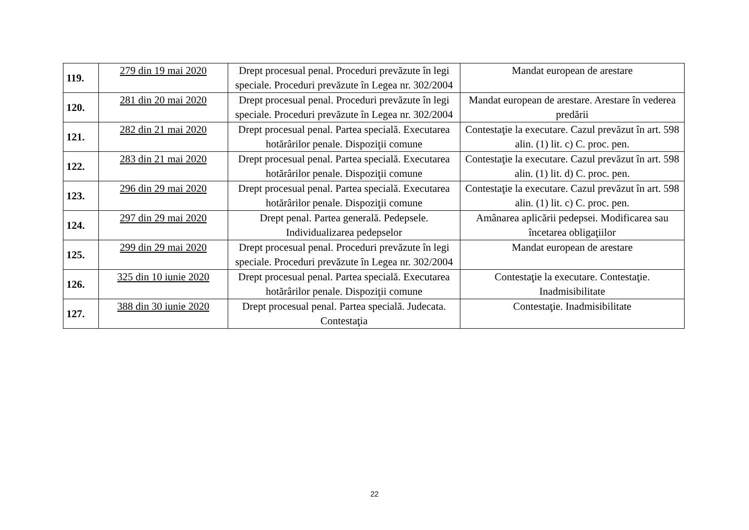| 119. | 279 din 19 mai 2020 | Drept procesual penal. Proceduri prevăzute în legi speciale. Proceduri prevăzute în Legea nr. 302/2004 | Mandat european de arestare |
| 120. | 281 din 20 mai 2020 | Drept procesual penal. Proceduri prevăzute în legi speciale. Proceduri prevăzute în Legea nr. 302/2004 | Mandat european de arestare. Arestare în vederea predării |
| 121. | 282 din 21 mai 2020 | Drept procesual penal. Partea specială. Executarea hotărârilor penale. Dispoziţii comune | Contestaţie la executare. Cazul prevăzut în art. 598 alin. (1) lit. c) C. proc. pen. |
| 122. | 283 din 21 mai 2020 | Drept procesual penal. Partea specială. Executarea hotărârilor penale. Dispoziţii comune | Contestaţie la executare. Cazul prevăzut în art. 598 alin. (1) lit. d) C. proc. pen. |
| 123. | 296 din 29 mai 2020 | Drept procesual penal. Partea specială. Executarea hotărârilor penale. Dispoziţii comune | Contestaţie la executare. Cazul prevăzut în art. 598 alin. (1) lit. c) C. proc. pen. |
| 124. | 297 din 29 mai 2020 | Drept penal. Partea generală. Pedepsele. Individualizarea pedepselor | Amânarea aplicării pedepsei. Modificarea sau încetarea obligaţiilor |
| 125. | 299 din 29 mai 2020 | Drept procesual penal. Proceduri prevăzute în legi speciale. Proceduri prevăzute în Legea nr. 302/2004 | Mandat european de arestare |
| 126. | 325 din 10 iunie 2020 | Drept procesual penal. Partea specială. Executarea hotărârilor penale. Dispoziţii comune | Contestaţie la executare. Contestaţie. Inadmisibilitate |
| 127. | 388 din 30 iunie 2020 | Drept procesual penal. Partea specială. Judecata. Contestaţia | Contestaţie. Inadmisibilitate |
22